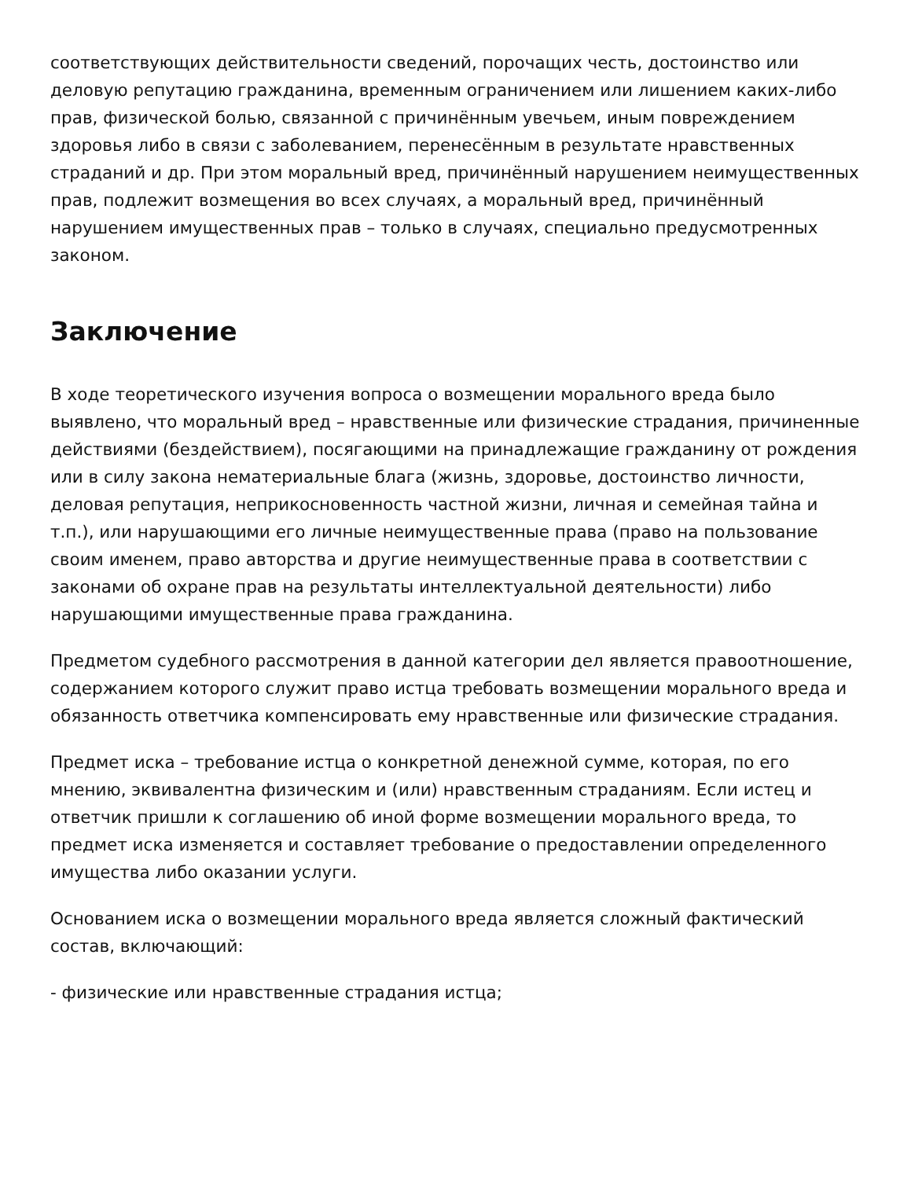соответствующих действительности сведений, порочащих честь, достоинство или деловую репутацию гражданина, временным ограничением или лишением каких-либо прав, физической болью, связанной с причинённым увечьем, иным повреждением здоровья либо в связи с заболеванием, перенесённым в результате нравственных страданий и др. При этом моральный вред, причинённый нарушением неимущественных прав, подлежит возмещения во всех случаях, а моральный вред, причинённый нарушением имущественных прав – только в случаях, специально предусмотренных законом.
Заключение
В ходе теоретического изучения вопроса о возмещении морального вреда было выявлено, что моральный вред – нравственные или физические страдания, причиненные действиями (бездействием), посягающими на принадлежащие гражданину от рождения или в силу закона нематериальные блага (жизнь, здоровье, достоинство личности, деловая репутация, неприкосновенность частной жизни, личная и семейная тайна и т.п.), или нарушающими его личные неимущественные права (право на пользование своим именем, право авторства и другие неимущественные права в соответствии с законами об охране прав на результаты интеллектуальной деятельности) либо нарушающими имущественные права гражданина.
Предметом судебного рассмотрения в данной категории дел является правоотношение, содержанием которого служит право истца требовать возмещении морального вреда и обязанность ответчика компенсировать ему нравственные или физические страдания.
Предмет иска – требование истца о конкретной денежной сумме, которая, по его мнению, эквивалентна физическим и (или) нравственным страданиям. Если истец и ответчик пришли к соглашению об иной форме возмещении морального вреда, то предмет иска изменяется и составляет требование о предоставлении определенного имущества либо оказании услуги.
Основанием иска о возмещении морального вреда является сложный фактический состав, включающий:
- физические или нравственные страдания истца;